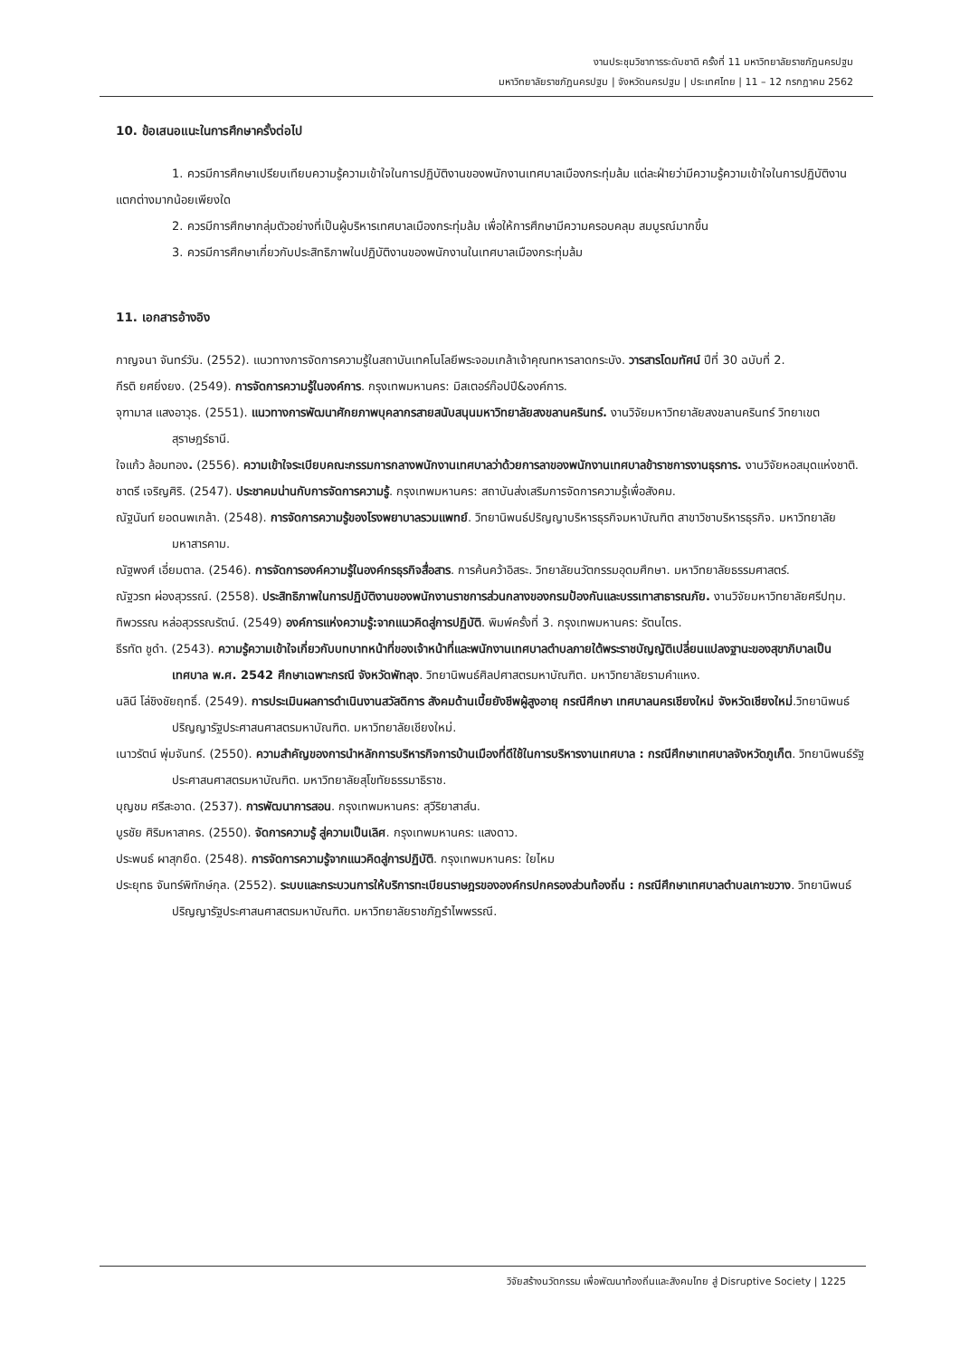งานประชุมวิชาการระดับชาติ ครั้งที่ 11 มหาวิทยาลัยราชภัฏนครปฐม
มหาวิทยาลัยราชภัฏนครปฐม | จังหวัดนครปฐม | ประเทศไทย | 11 – 12 กรกฎาคม 2562
10. ข้อเสนอแนะในการศึกษาครั้งต่อไป
1. ควรมีการศึกษาเปรียบเทียบความรู้ความเข้าใจในการปฏิบัติงานของพนักงานเทศบาลเมืองกระทุ่มล้ม แต่ละฝ่ายว่ามีความรู้ความเข้าใจในการปฏิบัติงานแตกต่างมากน้อยเพียงใด
2. ควรมีการศึกษากลุ่มตัวอย่างที่เป็นผู้บริหารเทศบาลเมืองกระทุ่มล้ม เพื่อให้การศึกษามีความครอบคลุม สมบูรณ์มากขึ้น
3. ควรมีการศึกษาเกี่ยวกับประสิทธิภาพในปฏิบัติงานของพนักงานในเทศบาลเมืองกระทุ่มล้ม
11. เอกสารอ้างอิง
กาญจนา จันทร์วัน. (2552). แนวทางการจัดการความรู้ในสถาบันเทคโนโลยีพระจอมเกล้าเจ้าคุณทหารลาดกระบัง. วารสารโดมทัศน์ ปีที่ 30 ฉบับที่ 2.
กีรติ ยศยิ่งยง. (2549). การจัดการความรู้ในองค์การ. กรุงเทพมหานคร: มิสเตอร์ก๊อปปี&องค์การ.
จุฑามาส แสงอาวุธ. (2551). แนวทางการพัฒนาศักยภาพบุคลากรสายสนับสนุนมหาวิทยาลัยสงขลานครินทร์. งานวิจัยมหาวิทยาลัยสงขลานครินทร์ วิทยาเขตสุราษฎร์ธานี.
ใจแก้ว ล้อมทอง. (2556). ความเข้าใจระเบียบคณะกรรมการกลางพนักงานเทศบาลว่าด้วยการลาของพนักงานเทศบาลข้าราชการงานธุรการ. งานวิจัยหอสมุดแห่งชาติ.
ชาตรี เจริญศิริ. (2547). ประชาคมน่านกับการจัดการความรู้. กรุงเทพมหานคร: สถาบันส่งเสริมการจัดการความรู้เพื่อสังคม.
ณัฐนันท์ ยอดนพเกล้า. (2548). การจัดการความรู้ของโรงพยาบาลรวมแพทย์. วิทยานิพนธ์ปริญญาบริหารธุรกิจมหาบัณฑิต สาขาวิชาบริหารธุรกิจ. มหาวิทยาลัยมหาสารคาม.
ณัฐพงศ์ เอี่ยมตาล. (2546). การจัดการองค์ความรู้ในองค์กรธุรกิจสื่อสาร. การค้นคว้าอิสระ. วิทยาลัยนวัตกรรมอุดมศึกษา. มหาวิทยาลัยธรรมศาสตร์.
ณัฐวรท ผ่องสุวรรณ์. (2558). ประสิทธิภาพในการปฏิบัติงานของพนักงานราชการส่วนกลางของกรมป้องกันและบรรเทาสาธารณภัย. งานวิจัยมหาวิทยาลัยศรีปทุม.
ทิพวรรณ หล่อสุวรรณรัตน์. (2549) องค์การแห่งความรู้:จากแนวคิดสู่การปฏิบัติ. พิมพ์ครั้งที่ 3. กรุงเทพมหานคร: รัตนไตร.
ธีรทัต ชูดำ. (2543). ความรู้ความเข้าใจเกี่ยวกับบทบาทหน้าที่ของเจ้าหน้าที่และพนักงานเทศบาลตำบลภายใต้พระราชบัญญัติเปลี่ยนแปลงฐานะของสุขาภิบาลเป็นเทศบาล พ.ศ. 2542 ศึกษาเฉพาะกรณี จังหวัดพัทลุง. วิทยานิพนธ์ศิลปศาสตรมหาบัณฑิต. มหาวิทยาลัยรามคำแหง.
นลินี โล่ชิงชัยฤทธิ์. (2549). การประเมินผลการดำเนินงานสวัสดิการ สังคมด้านเบี้ยยังชีพผู้สูงอายุ กรณีศึกษา เทศบาลนครเชียงใหม่ จังหวัดเชียงใหม่.วิทยานิพนธ์ปริญญารัฐประศาสนศาสตรมหาบัณฑิต. มหาวิทยาลัยเชียงใหม่.
เนาวรัตน์ พุ่มจันทร์. (2550). ความสำคัญของการนำหลักการบริหารกิจการบ้านเมืองที่ดีใช้ในการบริหารงานเทศบาล : กรณีศึกษาเทศบาลจังหวัดภูเก็ต. วิทยานิพนธ์รัฐประศาสนศาสตรมหาบัณฑิต. มหาวิทยาลัยสุโขทัยธรรมาธิราช.
บุญชม ศรีสะอาด. (2537). การพัฒนาการสอน. กรุงเทพมหานคร: สุวีริยาสาส์น.
บูรชัย ศิริมหาสาคร. (2550). จัดการความรู้ สู่ความเป็นเลิศ. กรุงเทพมหานคร: แสงดาว.
ประพนธ์ ผาสุกยืด. (2548). การจัดการความรู้จากแนวคิดสู่การปฏิบัติ. กรุงเทพมหานคร: ใยไหม
ประยุทธ จันทร์พิทักษ์กุล. (2552). ระบบและกระบวนการให้บริการทะเบียนราษฎรขององค์กรปกครองส่วนท้องถิ่น : กรณีศึกษาเทศบาลตำบลเกาะขวาง. วิทยานิพนธ์ปริญญารัฐประศาสนศาสตรมหาบัณฑิต. มหาวิทยาลัยราชภัฏรำไพพรรณี.
วิจัยสร้างนวัตกรรม เพื่อพัฒนาท้องถิ่นและสังคมไทย สู่ Disruptive Society | 1225